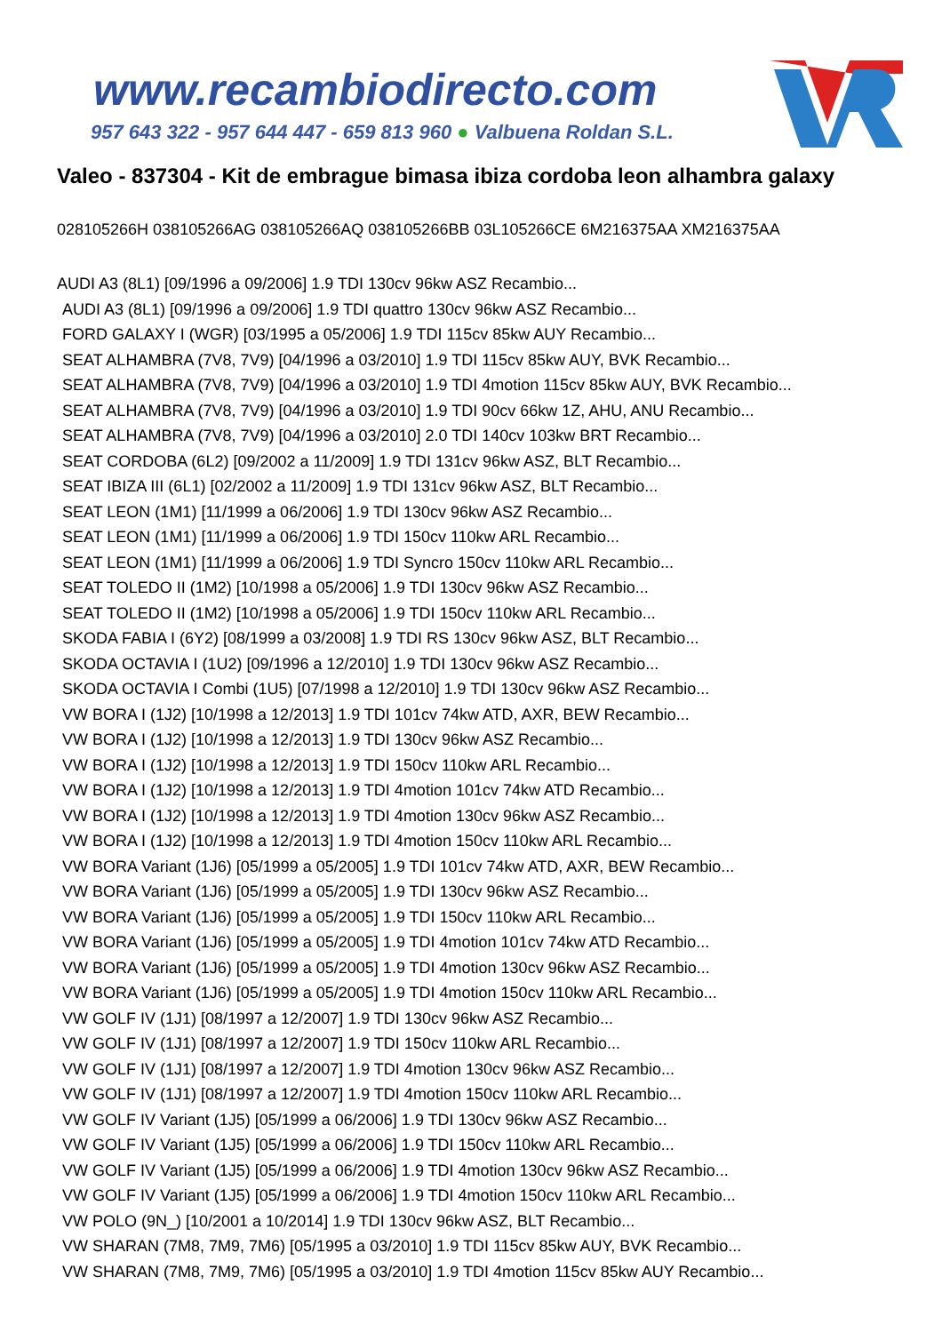www.recambiodirecto.com
957 643 322 - 957 644 447 - 659 813 960 ● Valbuena Roldan S.L.
Valeo - 837304 - Kit de embrague bimasa ibiza cordoba leon alhambra galaxy
028105266H 038105266AG 038105266AQ 038105266BB 03L105266CE 6M216375AA XM216375AA
AUDI A3 (8L1) [09/1996 a 09/2006] 1.9 TDI 130cv 96kw ASZ Recambio...
AUDI A3 (8L1) [09/1996 a 09/2006] 1.9 TDI quattro 130cv 96kw ASZ Recambio...
FORD GALAXY I (WGR) [03/1995 a 05/2006] 1.9 TDI 115cv 85kw AUY Recambio...
SEAT ALHAMBRA (7V8, 7V9) [04/1996 a 03/2010] 1.9 TDI 115cv 85kw AUY, BVK Recambio...
SEAT ALHAMBRA (7V8, 7V9) [04/1996 a 03/2010] 1.9 TDI 4motion 115cv 85kw AUY, BVK Recambio...
SEAT ALHAMBRA (7V8, 7V9) [04/1996 a 03/2010] 1.9 TDI 90cv 66kw 1Z, AHU, ANU Recambio...
SEAT ALHAMBRA (7V8, 7V9) [04/1996 a 03/2010] 2.0 TDI 140cv 103kw BRT Recambio...
SEAT CORDOBA (6L2) [09/2002 a 11/2009] 1.9 TDI 131cv 96kw ASZ, BLT Recambio...
SEAT IBIZA III (6L1) [02/2002 a 11/2009] 1.9 TDI 131cv 96kw ASZ, BLT Recambio...
SEAT LEON (1M1) [11/1999 a 06/2006] 1.9 TDI 130cv 96kw ASZ Recambio...
SEAT LEON (1M1) [11/1999 a 06/2006] 1.9 TDI 150cv 110kw ARL Recambio...
SEAT LEON (1M1) [11/1999 a 06/2006] 1.9 TDI Syncro 150cv 110kw ARL Recambio...
SEAT TOLEDO II (1M2) [10/1998 a 05/2006] 1.9 TDI 130cv 96kw ASZ Recambio...
SEAT TOLEDO II (1M2) [10/1998 a 05/2006] 1.9 TDI 150cv 110kw ARL Recambio...
SKODA FABIA I (6Y2) [08/1999 a 03/2008] 1.9 TDI RS 130cv 96kw ASZ, BLT Recambio...
SKODA OCTAVIA I (1U2) [09/1996 a 12/2010] 1.9 TDI 130cv 96kw ASZ Recambio...
SKODA OCTAVIA I Combi (1U5) [07/1998 a 12/2010] 1.9 TDI 130cv 96kw ASZ Recambio...
VW BORA I (1J2) [10/1998 a 12/2013] 1.9 TDI 101cv 74kw ATD, AXR, BEW Recambio...
VW BORA I (1J2) [10/1998 a 12/2013] 1.9 TDI 130cv 96kw ASZ Recambio...
VW BORA I (1J2) [10/1998 a 12/2013] 1.9 TDI 150cv 110kw ARL Recambio...
VW BORA I (1J2) [10/1998 a 12/2013] 1.9 TDI 4motion 101cv 74kw ATD Recambio...
VW BORA I (1J2) [10/1998 a 12/2013] 1.9 TDI 4motion 130cv 96kw ASZ Recambio...
VW BORA I (1J2) [10/1998 a 12/2013] 1.9 TDI 4motion 150cv 110kw ARL Recambio...
VW BORA Variant (1J6) [05/1999 a 05/2005] 1.9 TDI 101cv 74kw ATD, AXR, BEW Recambio...
VW BORA Variant (1J6) [05/1999 a 05/2005] 1.9 TDI 130cv 96kw ASZ Recambio...
VW BORA Variant (1J6) [05/1999 a 05/2005] 1.9 TDI 150cv 110kw ARL Recambio...
VW BORA Variant (1J6) [05/1999 a 05/2005] 1.9 TDI 4motion 101cv 74kw ATD Recambio...
VW BORA Variant (1J6) [05/1999 a 05/2005] 1.9 TDI 4motion 130cv 96kw ASZ Recambio...
VW BORA Variant (1J6) [05/1999 a 05/2005] 1.9 TDI 4motion 150cv 110kw ARL Recambio...
VW GOLF IV (1J1) [08/1997 a 12/2007] 1.9 TDI 130cv 96kw ASZ Recambio...
VW GOLF IV (1J1) [08/1997 a 12/2007] 1.9 TDI 150cv 110kw ARL Recambio...
VW GOLF IV (1J1) [08/1997 a 12/2007] 1.9 TDI 4motion 130cv 96kw ASZ Recambio...
VW GOLF IV (1J1) [08/1997 a 12/2007] 1.9 TDI 4motion 150cv 110kw ARL Recambio...
VW GOLF IV Variant (1J5) [05/1999 a 06/2006] 1.9 TDI 130cv 96kw ASZ Recambio...
VW GOLF IV Variant (1J5) [05/1999 a 06/2006] 1.9 TDI 150cv 110kw ARL Recambio...
VW GOLF IV Variant (1J5) [05/1999 a 06/2006] 1.9 TDI 4motion 130cv 96kw ASZ Recambio...
VW GOLF IV Variant (1J5) [05/1999 a 06/2006] 1.9 TDI 4motion 150cv 110kw ARL Recambio...
VW POLO (9N_) [10/2001 a 10/2014] 1.9 TDI 130cv 96kw ASZ, BLT Recambio...
VW SHARAN (7M8, 7M9, 7M6) [05/1995 a 03/2010] 1.9 TDI 115cv 85kw AUY, BVK Recambio...
VW SHARAN (7M8, 7M9, 7M6) [05/1995 a 03/2010] 1.9 TDI 4motion 115cv 85kw AUY Recambio...